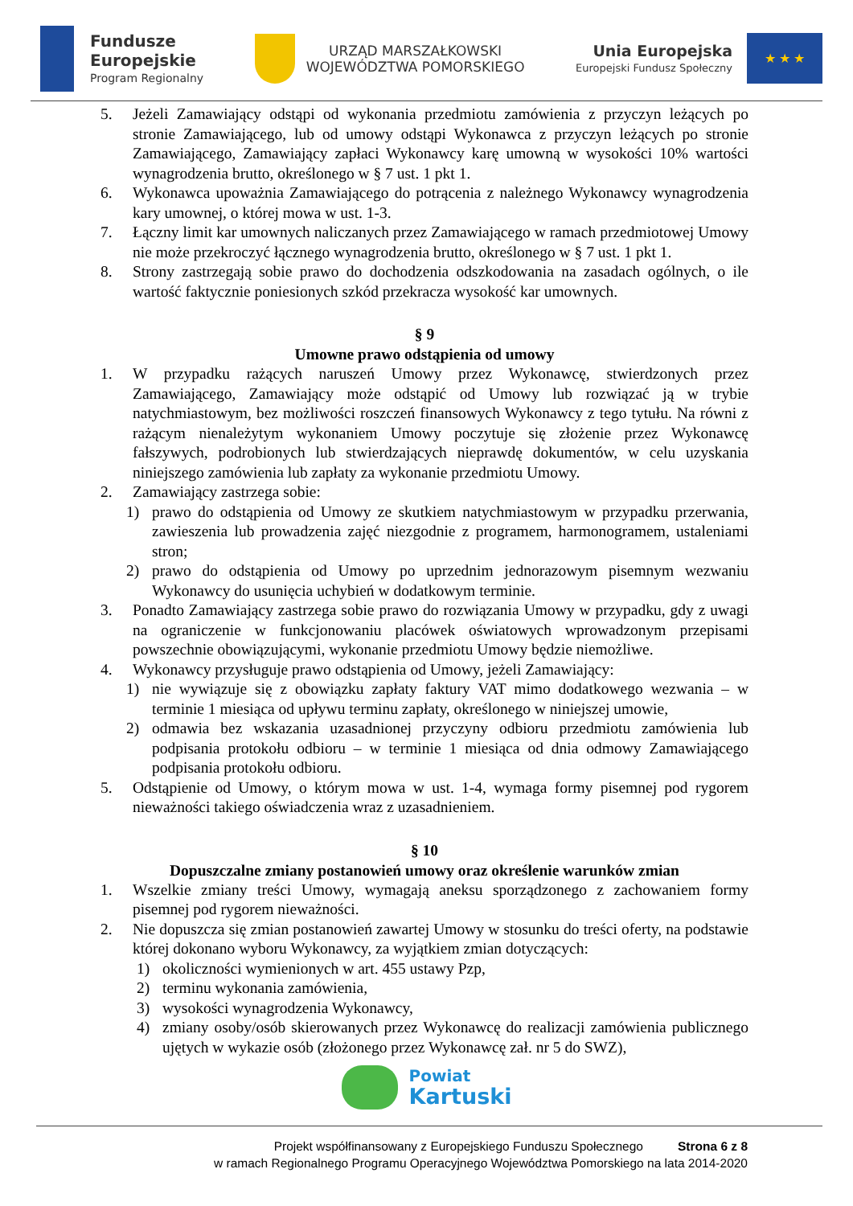Fundusze
Europejskie
Program Regionalny
URZĄD MARSZAŁKOWSKI
WOJEWÓDZTWA POMORSKIEGO
Unia Europejska
Europejski Fundusz Społeczny
★ ★ ★
5. Jeżeli Zamawiający odstąpi od wykonania przedmiotu zamówienia z przyczyn leżących po stronie Zamawiającego, lub od umowy odstąpi Wykonawca z przyczyn leżących po stronie Zamawiającego, Zamawiający zapłaci Wykonawcy karę umowną w wysokości 10% wartości wynagrodzenia brutto, określonego w § 7 ust. 1 pkt 1.
6. Wykonawca upoważnia Zamawiającego do potrącenia z należnego Wykonawcy wynagrodzenia kary umownej, o której mowa w ust. 1-3.
7. Łączny limit kar umownych naliczanych przez Zamawiającego w ramach przedmiotowej Umowy nie może przekroczyć łącznego wynagrodzenia brutto, określonego w § 7 ust. 1 pkt 1.
8. Strony zastrzegają sobie prawo do dochodzenia odszkodowania na zasadach ogólnych, o ile wartość faktycznie poniesionych szkód przekracza wysokość kar umownych.
§ 9
Umowne prawo odstąpienia od umowy
1. W przypadku rażących naruszeń Umowy przez Wykonawcę, stwierdzonych przez Zamawiającego, Zamawiający może odstąpić od Umowy lub rozwiązać ją w trybie natychmiastowym, bez możliwości roszczeń finansowych Wykonawcy z tego tytułu. Na równi z rażącym nienależytym wykonaniem Umowy poczytuje się złożenie przez Wykonawcę fałszywych, podrobionych lub stwierdzających nieprawdę dokumentów, w celu uzyskania niniejszego zamówienia lub zapłaty za wykonanie przedmiotu Umowy.
2. Zamawiający zastrzega sobie:
1) prawo do odstąpienia od Umowy ze skutkiem natychmiastowym w przypadku przerwania, zawieszenia lub prowadzenia zajęć niezgodnie z programem, harmonogramem, ustaleniami stron;
2) prawo do odstąpienia od Umowy po uprzednim jednorazowym pisemnym wezwaniu Wykonawcy do usunięcia uchybień w dodatkowym terminie.
3. Ponadto Zamawiający zastrzega sobie prawo do rozwiązania Umowy w przypadku, gdy z uwagi na ograniczenie w funkcjonowaniu placówek oświatowych wprowadzonym przepisami powszechnie obowiązującymi, wykonanie przedmiotu Umowy będzie niemożliwe.
4. Wykonawcy przysługuje prawo odstąpienia od Umowy, jeżeli Zamawiający:
1) nie wywiązuje się z obowiązku zapłaty faktury VAT mimo dodatkowego wezwania – w terminie 1 miesiąca od upływu terminu zapłaty, określonego w niniejszej umowie,
2) odmawia bez wskazania uzasadnionej przyczyny odbioru przedmiotu zamówienia lub podpisania protokołu odbioru – w terminie 1 miesiąca od dnia odmowy Zamawiającego podpisania protokołu odbioru.
5. Odstąpienie od Umowy, o którym mowa w ust. 1-4, wymaga formy pisemnej pod rygorem nieważności takiego oświadczenia wraz z uzasadnieniem.
§ 10
Dopuszczalne zmiany postanowień umowy oraz określenie warunków zmian
1. Wszelkie zmiany treści Umowy, wymagają aneksu sporządzonego z zachowaniem formy pisemnej pod rygorem nieważności.
2. Nie dopuszcza się zmian postanowień zawartej Umowy w stosunku do treści oferty, na podstawie której dokonano wyboru Wykonawcy, za wyjątkiem zmian dotyczących:
1) okoliczności wymienionych w art. 455 ustawy Pzp,
2) terminu wykonania zamówienia,
3) wysokości wynagrodzenia Wykonawcy,
4) zmiany osoby/osób skierowanych przez Wykonawcę do realizacji zamówienia publicznego ujętych w wykazie osób (złożonego przez Wykonawcę zał. nr 5 do SWZ),
Powiat
Kartuski
Projekt współfinansowany z Europejskiego Funduszu Społecznego Strona 6 z 8
w ramach Regionalnego Programu Operacyjnego Województwa Pomorskiego na lata 2014-2020